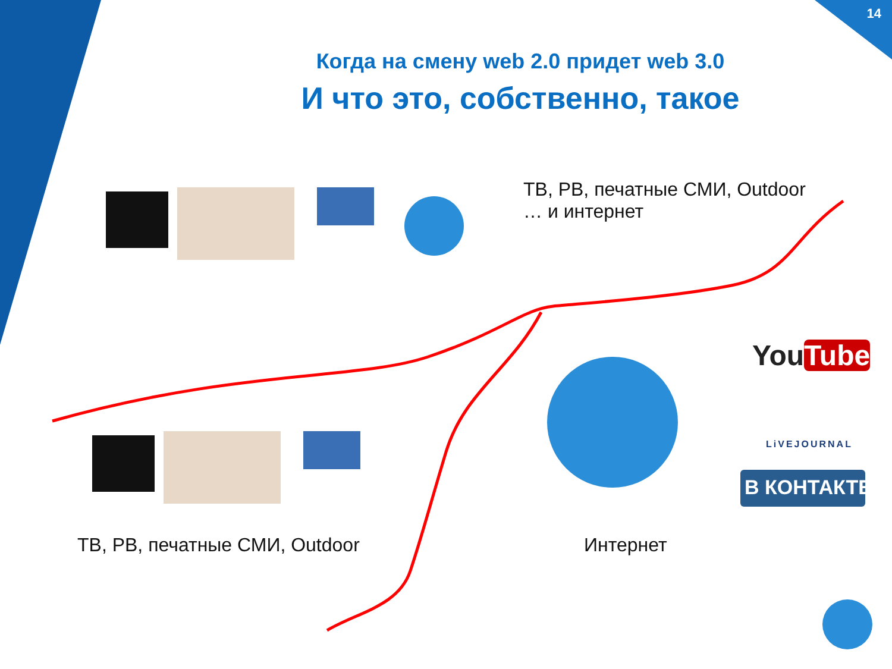14
Когда на смену web 2.0 придет web 3.0
И что это, собственно, такое
ТВ, РВ, печатные СМИ, Outdoor
… и интернет
YouTube
LiVEJOURNAL
В КОНТАКТЕ
ТВ, РВ, печатные СМИ, Outdoor Интернет